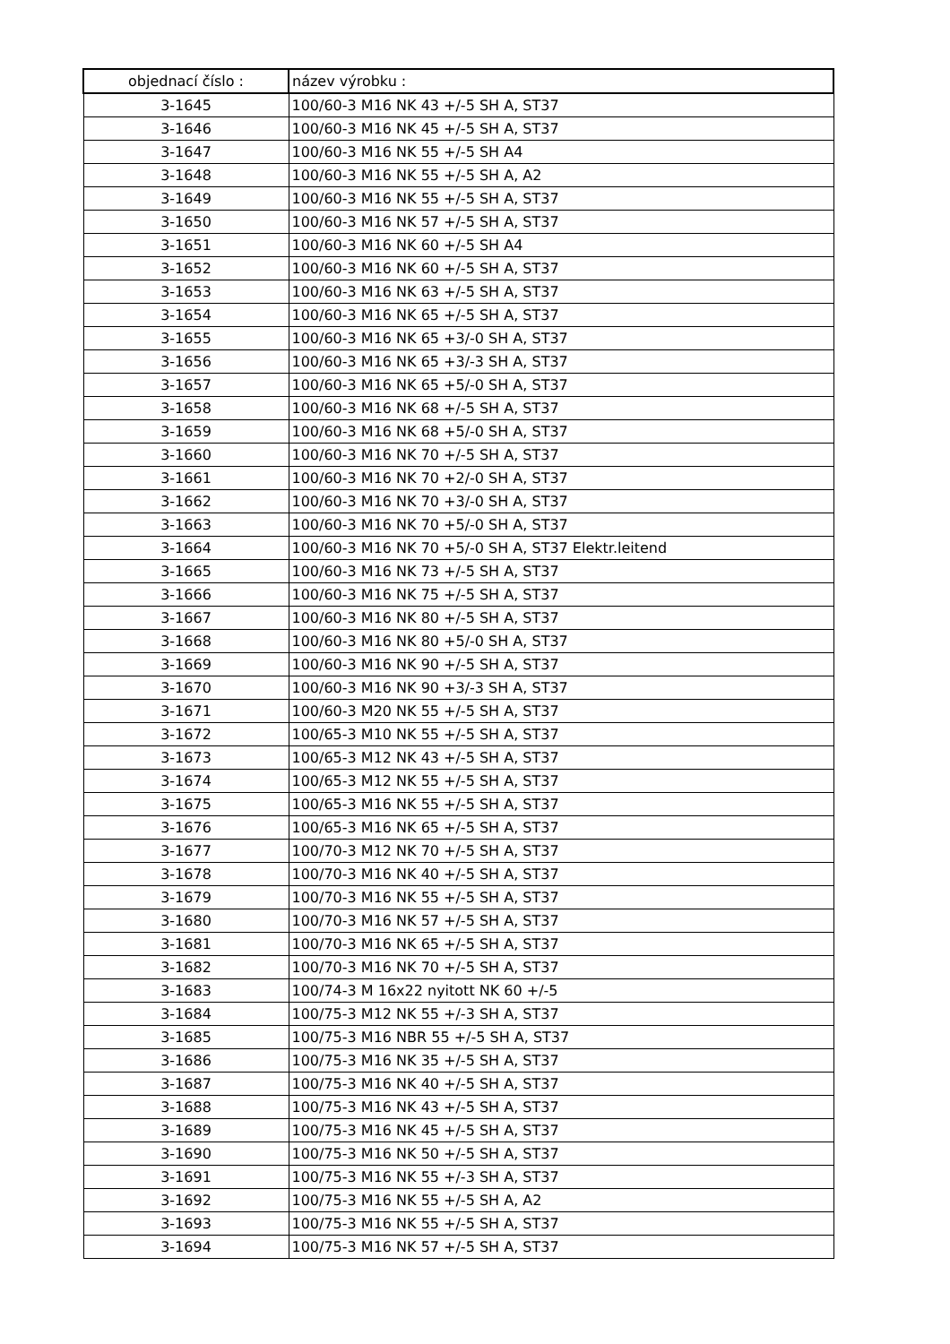| objednací číslo : | název výrobku : |
| --- | --- |
| 3-1645 | 100/60-3 M16 NK 43 +/-5 SH A, ST37 |
| 3-1646 | 100/60-3 M16 NK 45 +/-5 SH A, ST37 |
| 3-1647 | 100/60-3 M16 NK 55 +/-5 SH A4 |
| 3-1648 | 100/60-3 M16 NK 55 +/-5 SH A, A2 |
| 3-1649 | 100/60-3 M16 NK 55 +/-5 SH A, ST37 |
| 3-1650 | 100/60-3 M16 NK 57 +/-5 SH A, ST37 |
| 3-1651 | 100/60-3 M16 NK 60 +/-5 SH A4 |
| 3-1652 | 100/60-3 M16 NK 60 +/-5 SH A, ST37 |
| 3-1653 | 100/60-3 M16 NK 63 +/-5 SH A, ST37 |
| 3-1654 | 100/60-3 M16 NK 65 +/-5 SH A, ST37 |
| 3-1655 | 100/60-3 M16 NK 65 +3/-0 SH A, ST37 |
| 3-1656 | 100/60-3 M16 NK 65 +3/-3 SH A, ST37 |
| 3-1657 | 100/60-3 M16 NK 65 +5/-0 SH A, ST37 |
| 3-1658 | 100/60-3 M16 NK 68 +/-5 SH A, ST37 |
| 3-1659 | 100/60-3 M16 NK 68 +5/-0 SH A, ST37 |
| 3-1660 | 100/60-3 M16 NK 70 +/-5 SH A, ST37 |
| 3-1661 | 100/60-3 M16 NK 70 +2/-0 SH A, ST37 |
| 3-1662 | 100/60-3 M16 NK 70 +3/-0 SH A, ST37 |
| 3-1663 | 100/60-3 M16 NK 70 +5/-0 SH A, ST37 |
| 3-1664 | 100/60-3 M16 NK 70 +5/-0 SH A, ST37 Elektr.leitend |
| 3-1665 | 100/60-3 M16 NK 73 +/-5 SH A, ST37 |
| 3-1666 | 100/60-3 M16 NK 75 +/-5 SH A, ST37 |
| 3-1667 | 100/60-3 M16 NK 80 +/-5 SH A, ST37 |
| 3-1668 | 100/60-3 M16 NK 80 +5/-0 SH A, ST37 |
| 3-1669 | 100/60-3 M16 NK 90 +/-5 SH A, ST37 |
| 3-1670 | 100/60-3 M16 NK 90 +3/-3 SH A, ST37 |
| 3-1671 | 100/60-3 M20 NK 55 +/-5 SH A, ST37 |
| 3-1672 | 100/65-3 M10 NK 55 +/-5 SH A, ST37 |
| 3-1673 | 100/65-3 M12 NK 43 +/-5 SH A, ST37 |
| 3-1674 | 100/65-3 M12 NK 55 +/-5 SH A, ST37 |
| 3-1675 | 100/65-3 M16 NK 55 +/-5 SH A, ST37 |
| 3-1676 | 100/65-3 M16 NK 65 +/-5 SH A, ST37 |
| 3-1677 | 100/70-3 M12 NK 70 +/-5 SH A, ST37 |
| 3-1678 | 100/70-3 M16 NK 40 +/-5 SH A, ST37 |
| 3-1679 | 100/70-3 M16 NK 55 +/-5 SH A, ST37 |
| 3-1680 | 100/70-3 M16 NK 57 +/-5 SH A, ST37 |
| 3-1681 | 100/70-3 M16 NK 65 +/-5 SH A, ST37 |
| 3-1682 | 100/70-3 M16 NK 70 +/-5 SH A, ST37 |
| 3-1683 | 100/74-3 M 16x22 nyitott NK 60 +/-5 |
| 3-1684 | 100/75-3 M12 NK 55 +/-3 SH A, ST37 |
| 3-1685 | 100/75-3 M16 NBR 55 +/-5 SH A, ST37 |
| 3-1686 | 100/75-3 M16 NK 35 +/-5 SH A, ST37 |
| 3-1687 | 100/75-3 M16 NK 40 +/-5 SH A, ST37 |
| 3-1688 | 100/75-3 M16 NK 43 +/-5 SH A, ST37 |
| 3-1689 | 100/75-3 M16 NK 45 +/-5 SH A, ST37 |
| 3-1690 | 100/75-3 M16 NK 50 +/-5 SH A, ST37 |
| 3-1691 | 100/75-3 M16 NK 55 +/-3 SH A, ST37 |
| 3-1692 | 100/75-3 M16 NK 55 +/-5 SH A, A2 |
| 3-1693 | 100/75-3 M16 NK 55 +/-5 SH A, ST37 |
| 3-1694 | 100/75-3 M16 NK 57 +/-5 SH A, ST37 |